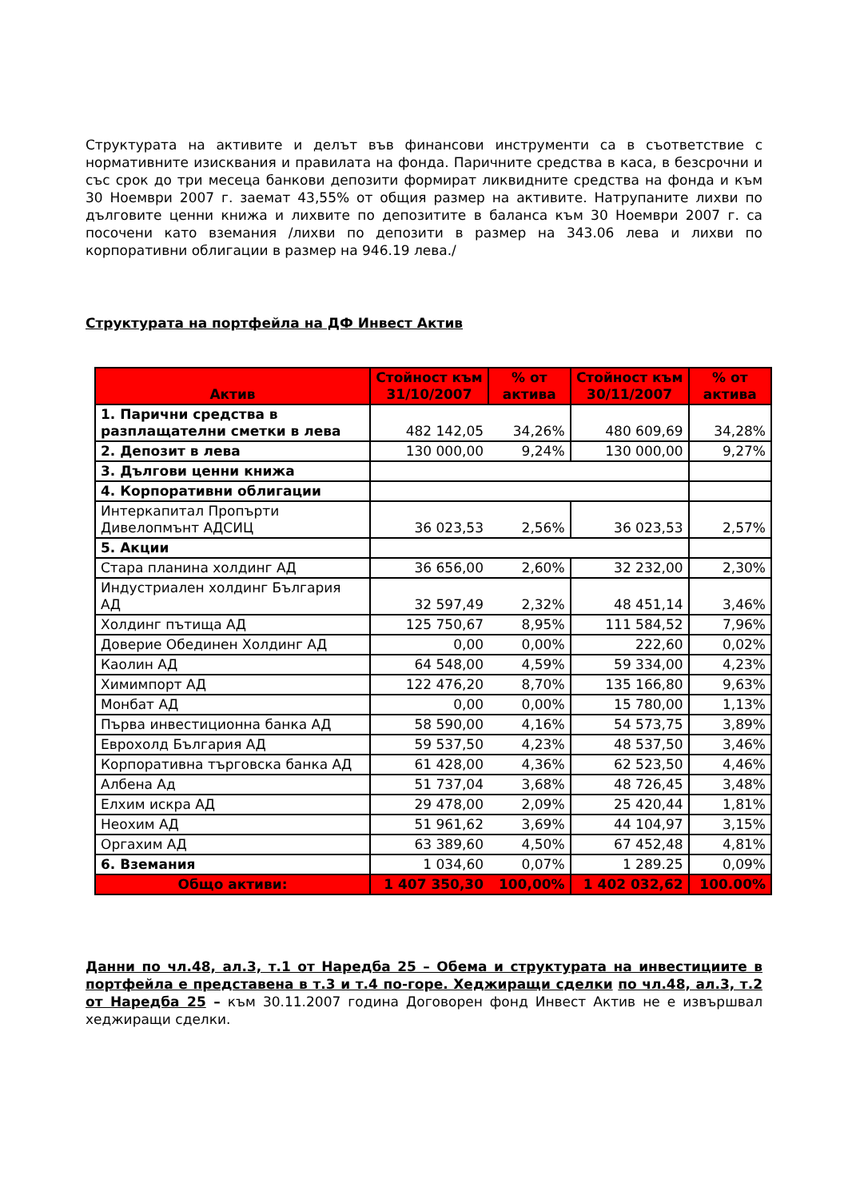Структурата на активите и делът във финансови инструменти са в съответствие с нормативните изисквания и правилата на фонда. Паричните средства в каса, в безсрочни и със срок до три месеца банкови депозити формират ликвидните средства на фонда и към 30 Ноември 2007 г. заемат 43,55% от общия размер на активите. Натрупаните лихви по дълговите ценни книжа и лихвите по депозитите в баланса към 30 Ноември 2007 г. са посочени като вземания /лихви по депозити в размер на 343.06 лева и лихви по корпоративни облигации в размер на 946.19 лева./
Структурата на портфейла на ДФ Инвест Актив
| Актив | Стойност към 31/10/2007 | % от актива | Стойност към 30/11/2007 | % от актива |
| --- | --- | --- | --- | --- |
| 1. Парични средства в разплащателни сметки в лева | 482 142,05 | 34,26% | 480 609,69 | 34,28% |
| 2. Депозит в лева | 130 000,00 | 9,24% | 130 000,00 | 9,27% |
| 3. Дългови ценни книжа | | | | |
| 4. Корпоративни облигации | | | | |
| Интеркапитал Пропърти Дивелопмънт АДСИЦ | 36 023,53 | 2,56% | 36 023,53 | 2,57% |
| 5. Акции | | | | |
| Стара планина холдинг АД | 36 656,00 | 2,60% | 32 232,00 | 2,30% |
| Индустриален холдинг България АД | 32 597,49 | 2,32% | 48 451,14 | 3,46% |
| Холдинг пътища АД | 125 750,67 | 8,95% | 111 584,52 | 7,96% |
| Доверие Обединен Холдинг АД | 0,00 | 0,00% | 222,60 | 0,02% |
| Каолин АД | 64 548,00 | 4,59% | 59 334,00 | 4,23% |
| Химимпорт АД | 122 476,20 | 8,70% | 135 166,80 | 9,63% |
| Монбат АД | 0,00 | 0,00% | 15 780,00 | 1,13% |
| Първа инвестиционна банка АД | 58 590,00 | 4,16% | 54 573,75 | 3,89% |
| Еврохолд България АД | 59 537,50 | 4,23% | 48 537,50 | 3,46% |
| Корпоративна търговска банка АД | 61 428,00 | 4,36% | 62 523,50 | 4,46% |
| Албена Ад | 51 737,04 | 3,68% | 48 726,45 | 3,48% |
| Елхим искра АД | 29 478,00 | 2,09% | 25 420,44 | 1,81% |
| Неохим АД | 51 961,62 | 3,69% | 44 104,97 | 3,15% |
| Оргахим АД | 63 389,60 | 4,50% | 67 452,48 | 4,81% |
| 6. Вземания | 1 034,60 | 0,07% | 1 289.25 | 0,09% |
| Общо активи: | 1 407 350,30 | 100,00% | 1 402 032,62 | 100.00% |
Данни по чл.48, ал.3, т.1 от Наредба 25 – Обема и структурата на инвестициите в портфейла е представена в т.3 и т.4 по-горе. Хеджиращи сделки по чл.48, ал.3, т.2 от Наредба 25 – към 30.11.2007 година Договорен фонд Инвест Актив не е извършвал хеджиращи сделки.